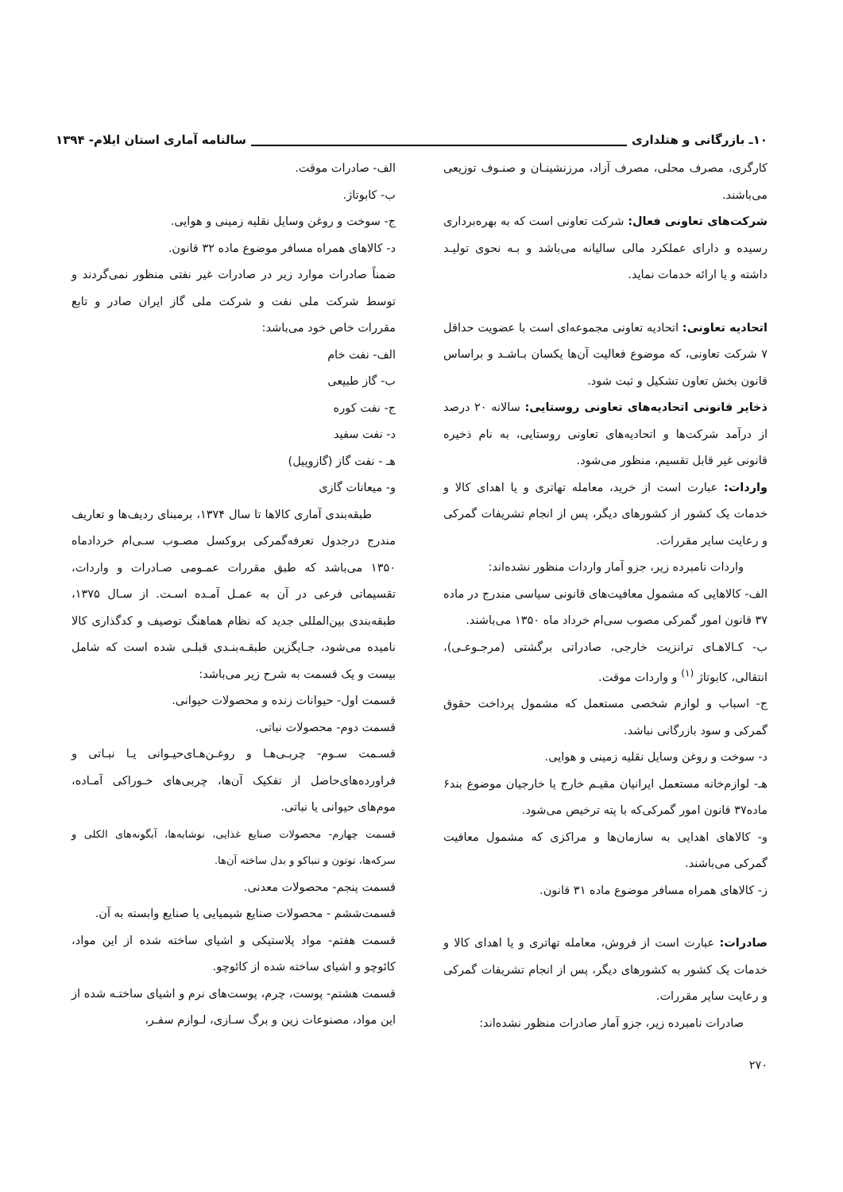۱۰ـ بازرگانی و هتلداری سالنامه آماری استان ایلام- ۱۳۹۴
کارگری، مصرف محلی، مصرف آزاد، مرزنشینـان و صنـوف توزیعی می‌باشند.
شرکت‌های تعاونی فعال: شرکت تعاونی است که به بهره‌برداری رسیده و دارای عملکرد مالی سالیانه می‌باشد و بـه نحوی تولیـد داشته و یا ارائه خدمات نماید.
اتحادیه تعاونی: اتحادیه تعاونی مجموعه‌ای است با عضویت حداقل ۷ شرکت تعاونی، که موضوع فعالیت آن‌ها یکسان بـاشـد و براساس قانون بخش تعاون تشکیل و ثبت شود.
ذخایر قانونی اتحادیه‌های تعاونی روستایی: سالانه ۲۰ درصد از درآمد شرکت‌ها و اتحادیه‌های تعاونی روستایی، به نام ذخیره قانونی غیر قابل تقسیم، منظور می‌شود.
واردات: عبارت است از خرید، معامله تهاتری و یا اهدای کالا و خدمات یک کشور از کشورهای دیگر، پس از انجام تشریفات گمرکی و رعایت سایر مقررات.
واردات نامبرده زیر، جزو آمار واردات منظور نشده‌اند:
الف- کالاهایی که مشمول معافیت‌های قانونی سیاسی مندرج در ماده ۳۷ قانون امور گمرکی مصوب سی‌ام خرداد ماه ۱۳۵۰ می‌باشند.
ب- کـالاهـای ترانزیت خارجی، صادراتی برگشتی (مرجـوعـی)، انتقالی، کابوتاژ <sup>(۱)</sup> و واردات موقت.
ج- اسباب و لوازم شخصی مستعمل که مشمول پرداخت حقوق گمرکی و سود بازرگانی نباشد.
د- سوخت و روغن وسایل نقلیه زمینی و هوایی.
هـ- لوازم‌خانه مستعمل ایرانیان مقیـم خارج یا خارجیان موضوع بند۶ ماده۳۷ قانون امور گمرکی‌که با پته ترخیص می‌شود.
و- کالاهای اهدایی به سازمان‌ها و مراکزی که مشمول معافیت گمرکی می‌باشند.
ز- کالاهای همراه مسافر موضوع ماده ۳۱ قانون.
صادرات: عبارت است از فروش، معامله تهاتری و یا اهدای کالا و خدمات یک کشور به کشورهای دیگر، پس از انجام تشریفات گمرکی و رعایت سایر مقررات.
صادرات نامبرده زیر، جزو آمار صادرات منظور نشده‌اند:
۲۷۰
الف- صادرات موقت.
ب- کابوتاژ.
ج- سوخت و روغن وسایل نقلیه زمینی و هوایی.
د- کالاهای همراه مسافر موضوع ماده ۳۲ قانون.
ضمناً صادرات موارد زیر در صادرات غیر نفتی منظور نمی‌گردند و توسط شرکت ملی نفت و شرکت ملی گاز ایران صادر و تابع مقررات خاص خود می‌باشد:
الف- نفت خام
ب- گاز طبیعی
ج- نفت کوره
د- نفت سفید
هـ - نفت گاز (گازوییل)
و- میعانات گازی
طبقه‌بندی آماری کالاها تا سال ۱۳۷۴، برمبنای ردیف‌ها و تعاریف مندرج درجدول تعرفه‌گمرکی بروکسل مصـوب سـی‌ام خردادماه ۱۳۵۰ می‌باشد که طبق مقررات عمـومی صـادرات و واردات، تقسیماتی فرعی در آن به عمـل آمـده اسـت. از سـال ۱۳۷۵، طبقه‌بندی بین‌المللی جدید که نظام هماهنگ توصیف و کدگذاری کالا نامیده می‌شود، جـایگزین طبقـه‌بنـدی قبلـی شده است که شامل بیست و یک قسمت به شرح زیر می‌باشد:
قسمت اول- حیوانات زنده و محصولات حیوانی.
قسمت دوم- محصولات نباتی.
قسـمت سـوم- چربـی‌هـا و روغـن‌هـای‌حیـوانی یـا نبـاتی و فراورده‌های‌حاصل از تفکیک آن‌ها، چربی‌های خـوراکی آمـاده، موم‌های حیوانی یا نباتی.
قسمت چهارم- محصولات صنایع غذایی، نوشابه‌ها، آبگونه‌های الکلی و سرکه‌ها، توتون و تنباکو و بدل ساخته آن‌ها.
قسمت پنجم- محصولات معدنی.
قسمت‌ششم - محصولات صنایع شیمیایی یا صنایع وابسته به آن.
قسمت هفتم- مواد پلاستیکی و اشیای ساخته شده از این مواد، کائوچو و اشیای ساخته شده از کائوچو.
قسمت هشتم- پوست، چرم، پوست‌های نرم و اشیای ساختـه شده از این مواد، مصنوعات زین و برگ سـازی، لـوازم سفـر،